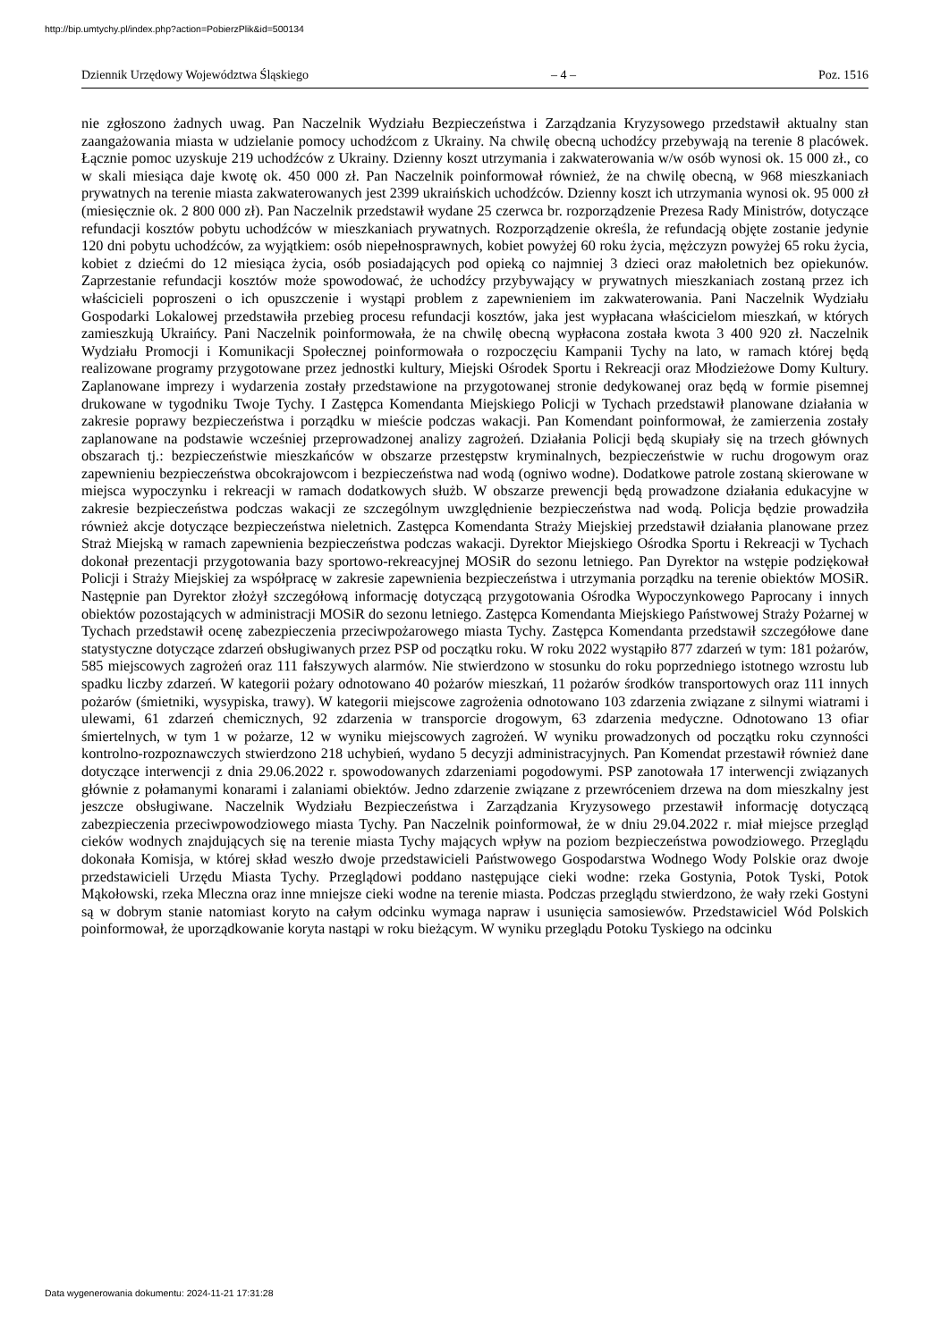http://bip.umtychy.pl/index.php?action=PobierzPlik&id=500134
Dziennik Urzędowy Województwa Śląskiego – 4 – Poz. 1516
nie zgłoszono żadnych uwag. Pan Naczelnik Wydziału Bezpieczeństwa i Zarządzania Kryzysowego przedstawił aktualny stan zaangażowania miasta w udzielanie pomocy uchodźcom z Ukrainy. Na chwilę obecną uchodźcy przebywają na terenie 8 placówek. Łącznie pomoc uzyskuje 219 uchodźców z Ukrainy. Dzienny koszt utrzymania i zakwaterowania w/w osób wynosi ok. 15 000 zł., co w skali miesiąca daje kwotę ok. 450 000 zł. Pan Naczelnik poinformował również, że na chwilę obecną, w 968 mieszkaniach prywatnych na terenie miasta zakwaterowanych jest 2399 ukraińskich uchodźców. Dzienny koszt ich utrzymania wynosi ok. 95 000 zł (miesięcznie ok. 2 800 000 zł). Pan Naczelnik przedstawił wydane 25 czerwca br. rozporządzenie Prezesa Rady Ministrów, dotyczące refundacji kosztów pobytu uchodźców w mieszkaniach prywatnych. Rozporządzenie określa, że refundacją objęte zostanie jedynie 120 dni pobytu uchodźców, za wyjątkiem: osób niepełnosprawnych, kobiet powyżej 60 roku życia, mężczyzn powyżej 65 roku życia, kobiet z dziećmi do 12 miesiąca życia, osób posiadających pod opieką co najmniej 3 dzieci oraz małoletnich bez opiekunów. Zaprzestanie refundacji kosztów może spowodować, że uchodźcy przybywający w prywatnych mieszkaniach zostaną przez ich właścicieli poproszeni o ich opuszczenie i wystąpi problem z zapewnieniem im zakwaterowania. Pani Naczelnik Wydziału Gospodarki Lokalowej przedstawiła przebieg procesu refundacji kosztów, jaka jest wypłacana właścicielom mieszkań, w których zamieszkują Ukraińcy. Pani Naczelnik poinformowała, że na chwilę obecną wypłacona została kwota 3 400 920 zł. Naczelnik Wydziału Promocji i Komunikacji Społecznej poinformowała o rozpoczęciu Kampanii Tychy na lato, w ramach której będą realizowane programy przygotowane przez jednostki kultury, Miejski Ośrodek Sportu i Rekreacji oraz Młodzieżowe Domy Kultury. Zaplanowane imprezy i wydarzenia zostały przedstawione na przygotowanej stronie dedykowanej oraz będą w formie pisemnej drukowane w tygodniku Twoje Tychy. I Zastępca Komendanta Miejskiego Policji w Tychach przedstawił planowane działania w zakresie poprawy bezpieczeństwa i porządku w mieście podczas wakacji. Pan Komendant poinformował, że zamierzenia zostały zaplanowane na podstawie wcześniej przeprowadzonej analizy zagrożeń. Działania Policji będą skupiały się na trzech głównych obszarach tj.: bezpieczeństwie mieszkańców w obszarze przestępstw kryminalnych, bezpieczeństwie w ruchu drogowym oraz zapewnieniu bezpieczeństwa obcokrajowcom i bezpieczeństwa nad wodą (ogniwo wodne). Dodatkowe patrole zostaną skierowane w miejsca wypoczynku i rekreacji w ramach dodatkowych służb. W obszarze prewencji będą prowadzone działania edukacyjne w zakresie bezpieczeństwa podczas wakacji ze szczególnym uwzględnienie bezpieczeństwa nad wodą. Policja będzie prowadziła również akcje dotyczące bezpieczeństwa nieletnich. Zastępca Komendanta Straży Miejskiej przedstawił działania planowane przez Straż Miejską w ramach zapewnienia bezpieczeństwa podczas wakacji. Dyrektor Miejskiego Ośrodka Sportu i Rekreacji w Tychach dokonał prezentacji przygotowania bazy sportowo-rekreacyjnej MOSiR do sezonu letniego. Pan Dyrektor na wstępie podziękował Policji i Straży Miejskiej za współpracę w zakresie zapewnienia bezpieczeństwa i utrzymania porządku na terenie obiektów MOSiR. Następnie pan Dyrektor złożył szczegółową informację dotyczącą przygotowania Ośrodka Wypoczynkowego Paprocany i innych obiektów pozostających w administracji MOSiR do sezonu letniego. Zastępca Komendanta Miejskiego Państwowej Straży Pożarnej w Tychach przedstawił ocenę zabezpieczenia przeciwpożarowego miasta Tychy. Zastępca Komendanta przedstawił szczegółowe dane statystyczne dotyczące zdarzeń obsługiwanych przez PSP od początku roku. W roku 2022 wystąpiło 877 zdarzeń w tym: 181 pożarów, 585 miejscowych zagrożeń oraz 111 fałszywych alarmów. Nie stwierdzono w stosunku do roku poprzedniego istotnego wzrostu lub spadku liczby zdarzeń. W kategorii pożary odnotowano 40 pożarów mieszkań, 11 pożarów środków transportowych oraz 111 innych pożarów (śmietniki, wysypiska, trawy). W kategorii miejscowe zagrożenia odnotowano 103 zdarzenia związane z silnymi wiatrami i ulewami, 61 zdarzeń chemicznych, 92 zdarzenia w transporcie drogowym, 63 zdarzenia medyczne. Odnotowano 13 ofiar śmiertelnych, w tym 1 w pożarze, 12 w wyniku miejscowych zagrożeń. W wyniku prowadzonych od początku roku czynności kontrolno-rozpoznawczych stwierdzono 218 uchybień, wydano 5 decyzji administracyjnych. Pan Komendat przestawił również dane dotyczące interwencji z dnia 29.06.2022 r. spowodowanych zdarzeniami pogodowymi. PSP zanotowała 17 interwencji związanych głównie z połamanymi konarami i zalaniami obiektów. Jedno zdarzenie związane z przewróceniem drzewa na dom mieszkalny jest jeszcze obsługiwane. Naczelnik Wydziału Bezpieczeństwa i Zarządzania Kryzysowego przestawił informację dotyczącą zabezpieczenia przeciwpowodziowego miasta Tychy. Pan Naczelnik poinformował, że w dniu 29.04.2022 r. miał miejsce przegląd cieków wodnych znajdujących się na terenie miasta Tychy mających wpływ na poziom bezpieczeństwa powodziowego. Przeglądu dokonała Komisja, w której skład weszło dwoje przedstawicieli Państwowego Gospodarstwa Wodnego Wody Polskie oraz dwoje przedstawicieli Urzędu Miasta Tychy. Przeglądowi poddano następujące cieki wodne: rzeka Gostynia, Potok Tyski, Potok Mąkołowski, rzeka Mleczna oraz inne mniejsze cieki wodne na terenie miasta. Podczas przeglądu stwierdzono, że wały rzeki Gostyni są w dobrym stanie natomiast koryto na całym odcinku wymaga napraw i usunięcia samosiewów. Przedstawiciel Wód Polskich poinformował, że uporządkowanie koryta nastąpi w roku bieżącym. W wyniku przeglądu Potoku Tyskiego na odcinku
Data wygenerowania dokumentu: 2024-11-21 17:31:28